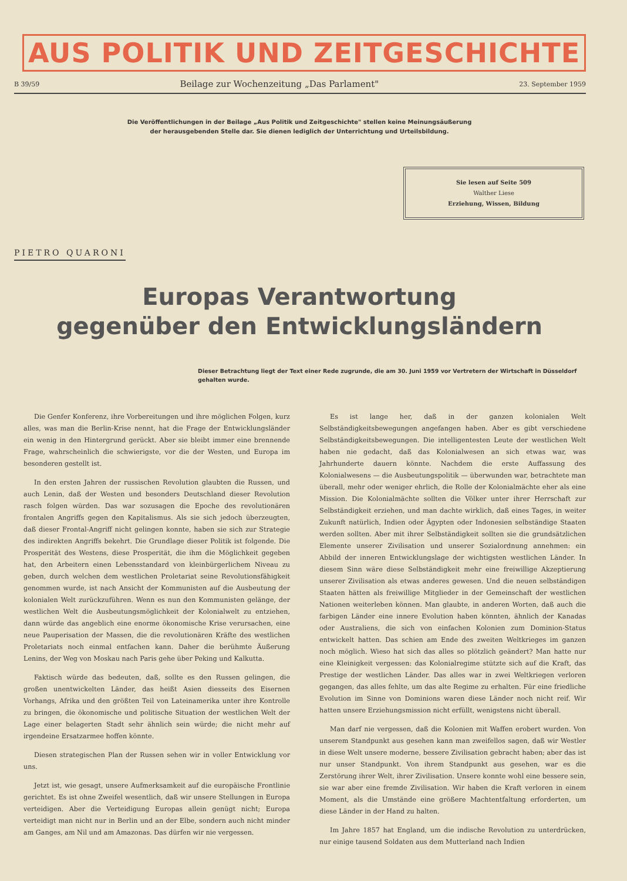AUS POLITIK UND ZEITGESCHICHTE
B 39/59 Beilage zur Wochenzeitung „Das Parlament" 23. September 1959
Die Veröffentlichungen in der Beilage „Aus Politik und Zeitgeschichte" stellen keine Meinungsäußerung
der herausgebenden Stelle dar. Sie dienen lediglich der Unterrichtung und Urteilsbildung.
Sie lesen auf Seite 509
Walther Liese
Erziehung, Wissen, Bildung
PIETRO QUARONI
Europas Verantwortung
gegenüber den Entwicklungsländern
Dieser Betrachtung liegt der Text einer Rede zugrunde, die am 30. Juni 1959 vor Vertretern der Wirtschaft in Düsseldorf gehalten wurde.
Die Genfer Konferenz, ihre Vorbereitungen und ihre möglichen Folgen, kurz alles, was man die Berlin-Krise nennt, hat die Frage der Entwicklungsländer ein wenig in den Hintergrund gerückt. Aber sie bleibt immer eine brennende Frage, wahrscheinlich die schwierigste, vor die der Westen, und Europa im besonderen gestellt ist.
In den ersten Jahren der russischen Revolution glaubten die Russen, und auch Lenin, daß der Westen und besonders Deutschland dieser Revolution rasch folgen würden. Das war sozusagen die Epoche des revolutionären frontalen Angriffs gegen den Kapitalismus. Als sie sich jedoch überzeugten, daß dieser Frontal-Angriff nicht gelingen konnte, haben sie sich zur Strategie des indirekten Angriffs bekehrt. Die Grundlage dieser Politik ist folgende. Die Prosperität des Westens, diese Prosperität, die ihm die Möglichkeit gegeben hat, den Arbeitern einen Lebensstandard von kleinbürgerlichem Niveau zu geben, durch welchen dem westlichen Proletariat seine Revolutionsfähigkeit genommen wurde, ist nach Ansicht der Kommunisten auf die Ausbeutung der kolonialen Welt zurückzuführen. Wenn es nun den Kommunisten gelänge, der westlichen Welt die Ausbeutungsmöglichkeit der Kolonialwelt zu entziehen, dann würde das angeblich eine enorme ökonomische Krise verursachen, eine neue Pauperisation der Massen, die die revolutionären Kräfte des westlichen Proletariats noch einmal entfachen kann. Daher die berühmte Äußerung Lenins, der Weg von Moskau nach Paris gehe über Peking und Kalkutta.
Faktisch würde das bedeuten, daß, sollte es den Russen gelingen, die großen unentwickelten Länder, das heißt Asien diesseits des Eisernen Vorhangs, Afrika und den größten Teil von Lateinamerika unter ihre Kontrolle zu bringen, die ökonomische und politische Situation der westlichen Welt der Lage einer belagerten Stadt sehr ähnlich sein würde; die nicht mehr auf irgendeine Ersatzarmee hoffen könnte.
Diesen strategischen Plan der Russen sehen wir in voller Entwicklung vor uns.
Jetzt ist, wie gesagt, unsere Aufmerksamkeit auf die europäische Frontlinie gerichtet. Es ist ohne Zweifel wesentlich, daß wir unsere Stellungen in Europa verteidigen. Aber die Verteidigung Europas allein genügt nicht; Europa verteidigt man nicht nur in Berlin und an der Elbe, sondern auch nicht minder am Ganges, am Nil und am Amazonas. Das dürfen wir nie vergessen.
Es ist lange her, daß in der ganzen kolonialen Welt Selbständigkeitsbewegungen angefangen haben. Aber es gibt verschiedene Selbständigkeitsbewegungen. Die intelligentesten Leute der westlichen Welt haben nie gedacht, daß das Kolonialwesen an sich etwas war, was Jahrhunderte dauern könnte. Nachdem die erste Auffassung des Kolonialwesens — die Ausbeutungspolitik — überwunden war, betrachtete man überall, mehr oder weniger ehrlich, die Rolle der Kolonialmächte eher als eine Mission. Die Kolonialmächte sollten die Völker unter ihrer Herrschaft zur Selbständigkeit erziehen, und man dachte wirklich, daß eines Tages, in weiter Zukunft natürlich, Indien oder Ägypten oder Indonesien selbständige Staaten werden sollten. Aber mit ihrer Selbständigkeit sollten sie die grundsätzlichen Elemente unserer Zivilisation und unserer Sozialordnung annehmen: ein Abbild der inneren Entwicklungslage der wichtigsten westlichen Länder. In diesem Sinn wäre diese Selbständigkeit mehr eine freiwillige Akzeptierung unserer Zivilisation als etwas anderes gewesen. Und die neuen selbständigen Staaten hätten als freiwillige Mitglieder in der Gemeinschaft der westlichen Nationen weiterleben können. Man glaubte, in anderen Worten, daß auch die farbigen Länder eine innere Evolution haben könnten, ähnlich der Kanadas oder Australiens, die sich von einfachen Kolonien zum Dominion-Status entwickelt hatten. Das schien am Ende des zweiten Weltkrieges im ganzen noch möglich. Wieso hat sich das alles so plötzlich geändert? Man hatte nur eine Kleinigkeit vergessen: das Kolonialregime stützte sich auf die Kraft, das Prestige der westlichen Länder. Das alles war in zwei Weltkriegen verloren gegangen, das alles fehlte, um das alte Regime zu erhalten. Für eine friedliche Evolution im Sinne von Dominions waren diese Länder noch nicht reif. Wir hatten unsere Erziehungsmission nicht erfüllt, wenigstens nicht überall.
Man darf nie vergessen, daß die Kolonien mit Waffen erobert wurden. Von unserem Standpunkt aus gesehen kann man zweifellos sagen, daß wir Westler in diese Welt unsere moderne, bessere Zivilisation gebracht haben; aber das ist nur unser Standpunkt. Von ihrem Standpunkt aus gesehen, war es die Zerstörung ihrer Welt, ihrer Zivilisation. Unsere konnte wohl eine bessere sein, sie war aber eine fremde Zivilisation. Wir haben die Kraft verloren in einem Moment, als die Umstände eine größere Machtentfaltung erforderten, um diese Länder in der Hand zu halten.
Im Jahre 1857 hat England, um die indische Revolution zu unterdrücken, nur einige tausend Soldaten aus dem Mutterland nach Indien